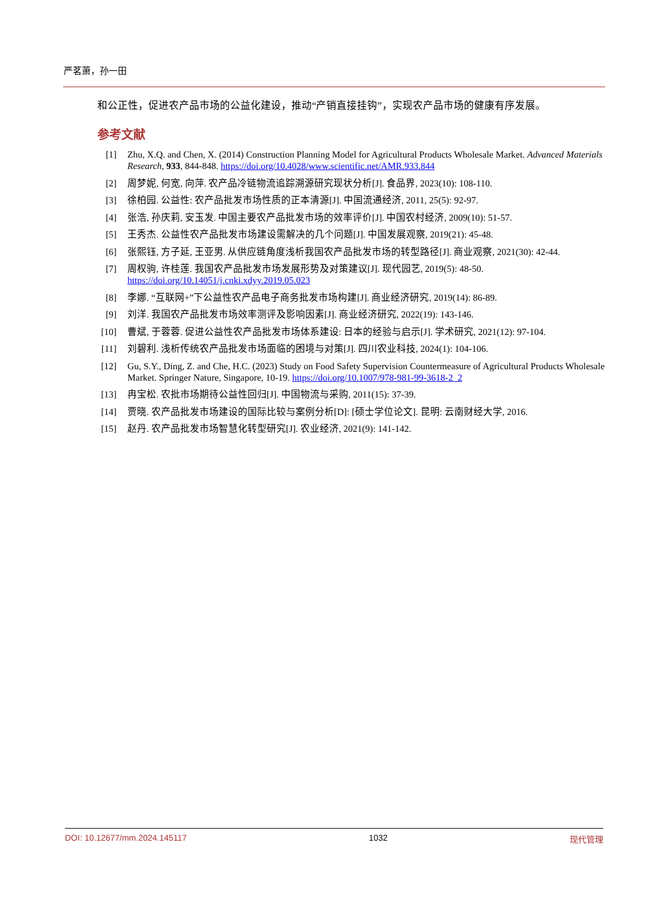严茗萧，孙一田
和公正性，促进农产品市场的公益化建设，推动“产销直接挂钩”，实现农产品市场的健康有序发展。
参考文献
[1] Zhu, X.Q. and Chen, X. (2014) Construction Planning Model for Agricultural Products Wholesale Market. Advanced Materials Research, 933, 844-848. https://doi.org/10.4028/www.scientific.net/AMR.933.844
[2] 周梦妮, 何宽, 向萍. 农产品冷链物流追踪溯源研究现状分析[J]. 食品界, 2023(10): 108-110.
[3] 徐柏园. 公益性: 农产品批发市场性质的正本清源[J]. 中国流通经济, 2011, 25(5): 92-97.
[4] 张浩, 孙庆莉, 安玉发. 中国主要农产品批发市场的效率评价[J]. 中国农村经济, 2009(10): 51-57.
[5] 王秀杰. 公益性农产品批发市场建设需解决的几个问题[J]. 中国发展观察, 2019(21): 45-48.
[6] 张熙钰, 方子延, 王亚男. 从供应链角度浅析我国农产品批发市场的转型路径[J]. 商业观察, 2021(30): 42-44.
[7] 周权驹, 许桂莲. 我国农产品批发市场发展形势及对策建议[J]. 现代园艺, 2019(5): 48-50.
https://doi.org/10.14051/j.cnki.xdyy.2019.05.023
[8] 李娜. “互联网+”下公益性农产品电子商务批发市场构建[J]. 商业经济研究, 2019(14): 86-89.
[9] 刘洋. 我国农产品批发市场效率测评及影响因素[J]. 商业经济研究, 2022(19): 143-146.
[10] 曹斌, 于蓉蓉. 促进公益性农产品批发市场体系建设: 日本的经验与启示[J]. 学术研究, 2021(12): 97-104.
[11] 刘碧利. 浅析传统农产品批发市场面临的困境与对策[J]. 四川农业科技, 2024(1): 104-106.
[12] Gu, S.Y., Ding, Z. and Che, H.C. (2023) Study on Food Safety Supervision Countermeasure of Agricultural Products Wholesale Market. Springer Nature, Singapore, 10-19. https://doi.org/10.1007/978-981-99-3618-2_2
[13] 冉宝松. 农批市场期待公益性回归[J]. 中国物流与采购, 2011(15): 37-39.
[14] 贾晓. 农产品批发市场建设的国际比较与案例分析[D]: [硕士学位论文]. 昆明: 云南财经大学, 2016.
[15] 赵丹. 农产品批发市场智慧化转型研究[J]. 农业经济, 2021(9): 141-142.
DOI: 10.12677/mm.2024.145117 1032 现代管理